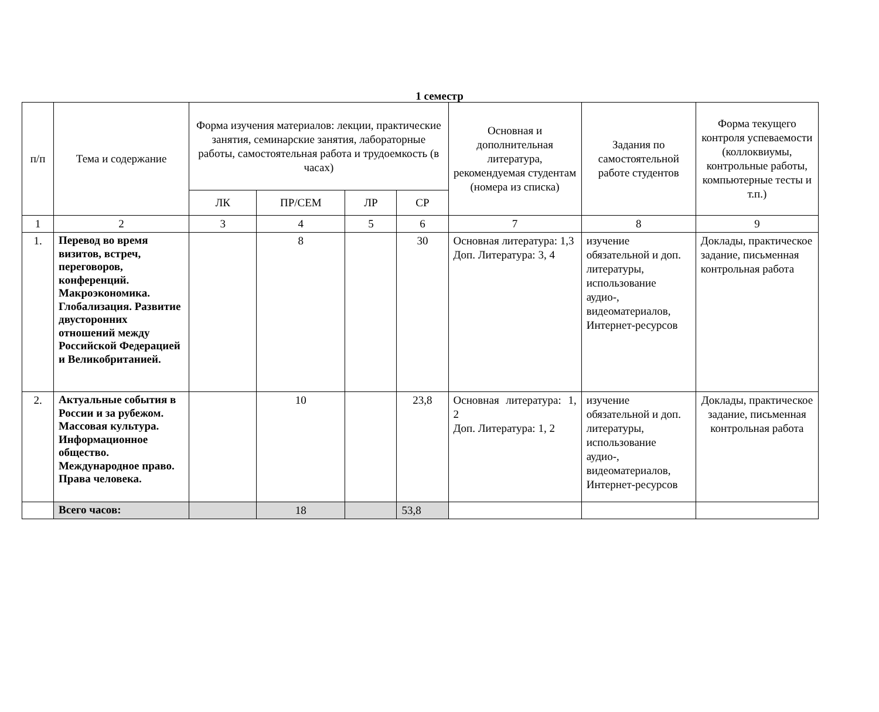1 семестр
| п/п | Тема и содержание | Форма изучения материалов: лекции, практические занятия, семинарские занятия, лабораторные работы, самостоятельная работа и трудоемкость (в часах) | | | | Основная и дополнительная литература, рекомендуемая студентам (номера из списка) | Задания по самостоятельной работе студентов | Форма текущего контроля успеваемости (коллоквиумы, контрольные работы, компьютерные тесты и т.п.) |
| --- | --- | --- | --- | --- | --- | --- | --- | --- |
| | | ЛК | ПР/СЕМ | ЛР | СР | | | |
| 1 | 2 | 3 | 4 | 5 | 6 | 7 | 8 | 9 |
| 1. | Перевод во время визитов, встреч, переговоров, конференций. Макроэкономика. Глобализация. Развитие двусторонних отношений между Российской Федерацией и Великобританией. | | 8 | | 30 | Основная литература: 1,3 Доп. Литература: 3, 4 | изучение обязательной и доп. литературы, использование аудио-, видеоматериалов, Интернет-ресурсов | Доклады, практическое задание, письменная контрольная работа |
| 2. | Актуальные события в России и за рубежом. Массовая культура. Информационное общество. Международное право. Права человека. | | 10 | | 23,8 | Основная литература: 1, 2 Доп. Литература: 1, 2 | изучение обязательной и доп. литературы, использование аудио-, видеоматериалов, Интернет-ресурсов | Доклады, практическое задание, письменная контрольная работа |
| | Всего часов: | | 18 | | 53,8 | | | |